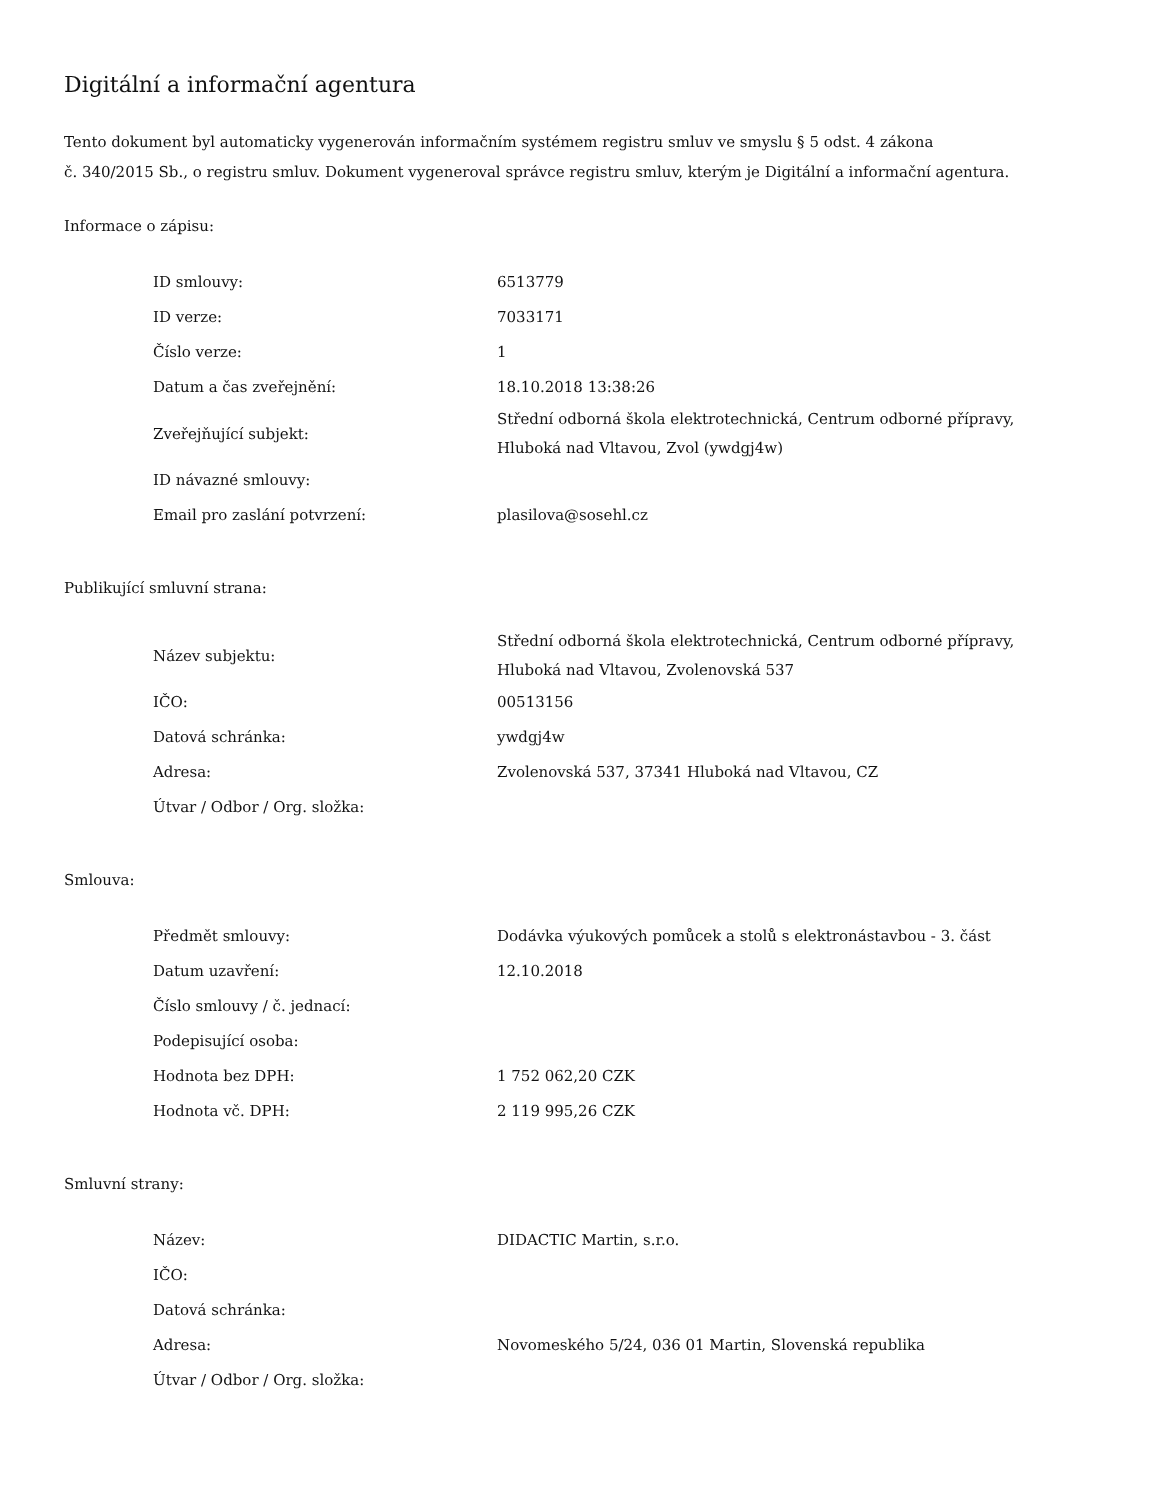Digitální a informační agentura
Tento dokument byl automaticky vygenerován informačním systémem registru smluv ve smyslu § 5 odst. 4 zákona
č. 340/2015 Sb., o registru smluv. Dokument vygeneroval správce registru smluv, kterým je Digitální a informační agentura.
Informace o zápisu:
| ID smlouvy: | 6513779 |
| ID verze: | 7033171 |
| Číslo verze: | 1 |
| Datum a čas zveřejnění: | 18.10.2018 13:38:26 |
| Zveřejňující subjekt: | Střední odborná škola elektrotechnická, Centrum odborné přípravy, Hluboká nad Vltavou, Zvol (ywdgj4w) |
| ID návazné smlouvy: | |
| Email pro zaslání potvrzení: | plasilova@sosehl.cz |
Publikující smluvní strana:
| Název subjektu: | Střední odborná škola elektrotechnická, Centrum odborné přípravy, Hluboká nad Vltavou, Zvolenovská 537 |
| IČO: | 00513156 |
| Datová schránka: | ywdgj4w |
| Adresa: | Zvolenovská 537, 37341 Hluboká nad Vltavou, CZ |
| Útvar / Odbor / Org. složka: | |
Smlouva:
| Předmět smlouvy: | Dodávka výukových pomůcek a stolů s elektronástavbou - 3. část |
| Datum uzavření: | 12.10.2018 |
| Číslo smlouvy / č. jednací: | |
| Podepisující osoba: | |
| Hodnota bez DPH: | 1 752 062,20 CZK |
| Hodnota vč. DPH: | 2 119 995,26 CZK |
Smluvní strany:
| Název: | DIDACTIC Martin, s.r.o. |
| IČO: | |
| Datová schránka: | |
| Adresa: | Novomeského 5/24, 036 01 Martin, Slovenská republika |
| Útvar / Odbor / Org. složka: | |